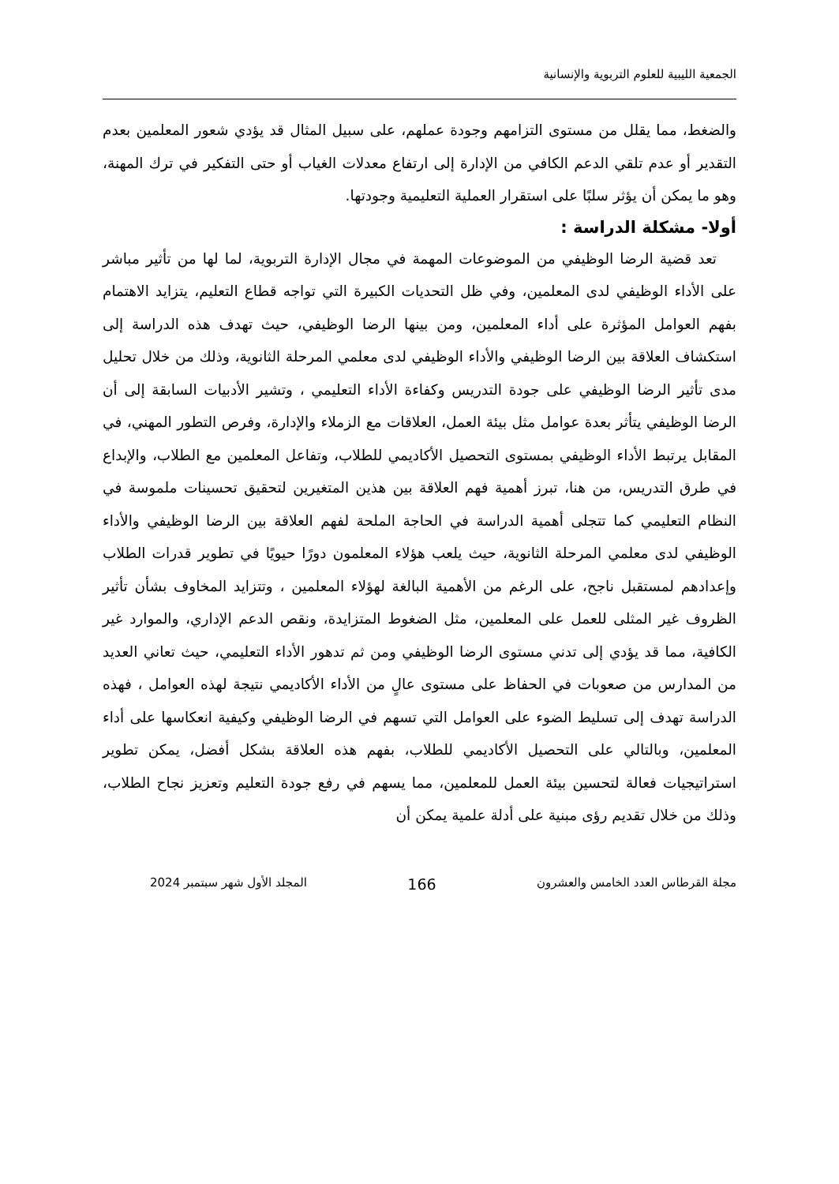الجمعية الليبية للعلوم التربوية والإنسانية
والضغط، مما يقلل من مستوى التزامهم وجودة عملهم، على سبيل المثال قد يؤدي شعور المعلمين بعدم التقدير أو عدم تلقي الدعم الكافي من الإدارة إلى ارتفاع معدلات الغياب أو حتى التفكير في ترك المهنة، وهو ما يمكن أن يؤثر سلبًا على استقرار العملية التعليمية وجودتها.
أولا- مشكلة الدراسة :
تعد قضية الرضا الوظيفي من الموضوعات المهمة في مجال الإدارة التربوية، لما لها من تأثير مباشر على الأداء الوظيفي لدى المعلمين، وفي ظل التحديات الكبيرة التي تواجه قطاع التعليم، يتزايد الاهتمام بفهم العوامل المؤثرة على أداء المعلمين، ومن بينها الرضا الوظيفي، حيث تهدف هذه الدراسة إلى استكشاف العلاقة بين الرضا الوظيفي والأداء الوظيفي لدى معلمي المرحلة الثانوية، وذلك من خلال تحليل مدى تأثير الرضا الوظيفي على جودة التدريس وكفاءة الأداء التعليمي ، وتشير الأدبيات السابقة إلى أن الرضا الوظيفي يتأثر بعدة عوامل مثل بيئة العمل، العلاقات مع الزملاء والإدارة، وفرص التطور المهني، في المقابل يرتبط الأداء الوظيفي بمستوى التحصيل الأكاديمي للطلاب، وتفاعل المعلمين مع الطلاب، والإبداع في طرق التدريس، من هنا، تبرز أهمية فهم العلاقة بين هذين المتغيرين لتحقيق تحسينات ملموسة في النظام التعليمي كما تتجلى أهمية الدراسة في الحاجة الملحة لفهم العلاقة بين الرضا الوظيفي والأداء الوظيفي لدى معلمي المرحلة الثانوية، حيث يلعب هؤلاء المعلمون دورًا حيويًا في تطوير قدرات الطلاب وإعدادهم لمستقبل ناجح، على الرغم من الأهمية البالغة لهؤلاء المعلمين ، وتتزايد المخاوف بشأن تأثير الظروف غير المثلى للعمل على المعلمين، مثل الضغوط المتزايدة، ونقص الدعم الإداري، والموارد غير الكافية، مما قد يؤدي إلى تدني مستوى الرضا الوظيفي ومن ثم تدهور الأداء التعليمي، حيث تعاني العديد من المدارس من صعوبات في الحفاظ على مستوى عالٍ من الأداء الأكاديمي نتيجة لهذه العوامل ، فهذه الدراسة تهدف إلى تسليط الضوء على العوامل التي تسهم في الرضا الوظيفي وكيفية انعكاسها على أداء المعلمين، وبالتالي على التحصيل الأكاديمي للطلاب، بفهم هذه العلاقة بشكل أفضل، يمكن تطوير استراتيجيات فعالة لتحسين بيئة العمل للمعلمين، مما يسهم في رفع جودة التعليم وتعزيز نجاح الطلاب، وذلك من خلال تقديم رؤى مبنية على أدلة علمية يمكن أن
مجلة القرطاس العدد الخامس والعشرون 166 المجلد الأول شهر سبتمبر 2024